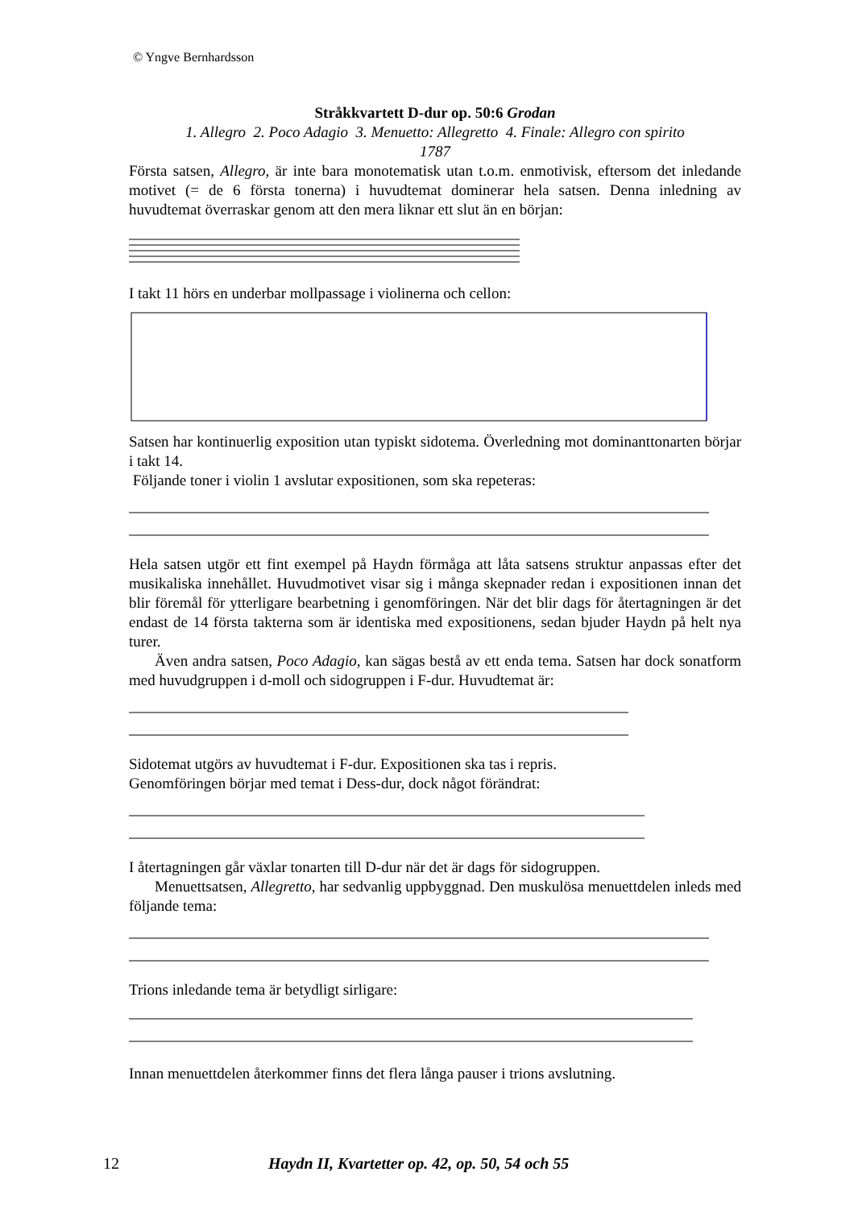© Yngve Bernhardsson
Stråkkvartett D-dur op. 50:6 Grodan
1. Allegro 2. Poco Adagio 3. Menuetto: Allegretto 4. Finale: Allegro con spirito
1787
Första satsen, Allegro, är inte bara monotematisk utan t.o.m. enmotivisk, eftersom det inledande motivet (= de 6 första tonerna) i huvudtemat dominerar hela satsen. Denna inledning av huvudtemat överraskar genom att den mera liknar ett slut än en början:
I takt 11 hörs en underbar mollpassage i violinerna och cellon:
Satsen har kontinuerlig exposition utan typiskt sidotema. Överledning mot dominanttonarten börjar i takt 14.
Följande toner i violin 1 avslutar expositionen, som ska repeteras:
Hela satsen utgör ett fint exempel på Haydn förmåga att låta satsens struktur anpassas efter det musikaliska innehållet. Huvudmotivet visar sig i många skepnader redan i expositionen innan det blir föremål för ytterligare bearbetning i genomföringen. När det blir dags för återtagningen är det endast de 14 första takterna som är identiska med expositionens, sedan bjuder Haydn på helt nya turer.
Även andra satsen, Poco Adagio, kan sägas bestå av ett enda tema. Satsen har dock sonatform med huvudgruppen i d-moll och sidogruppen i F-dur. Huvudtemat är:
Sidotemat utgörs av huvudtemat i F-dur. Expositionen ska tas i repris.
Genomföringen börjar med temat i Dess-dur, dock något förändrat:
I återtagningen går växlar tonarten till D-dur när det är dags för sidogruppen.
Menuettsatsen, Allegretto, har sedvanlig uppbyggnad. Den muskulösa menuettdelen inleds med följande tema:
Trions inledande tema är betydligt sirligare:
Innan menuettdelen återkommer finns det flera långa pauser i trions avslutning.
12 Haydn II, Kvartetter op. 42, op. 50, 54 och 55